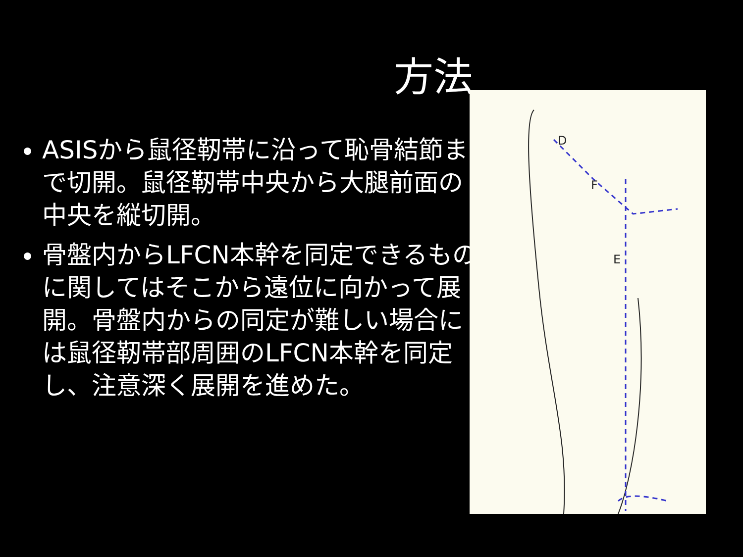方法
ASISから鼠径靭帯に沿って恥骨結節まで切開。鼠径靭帯中央から大腿前面の中央を縦切開。
骨盤内からLFCN本幹を同定できるものに関してはそこから遠位に向かって展開。骨盤内からの同定が難しい場合には鼠径靭帯部周囲のLFCN本幹を同定し、注意深く展開を進めた。
D
F
E